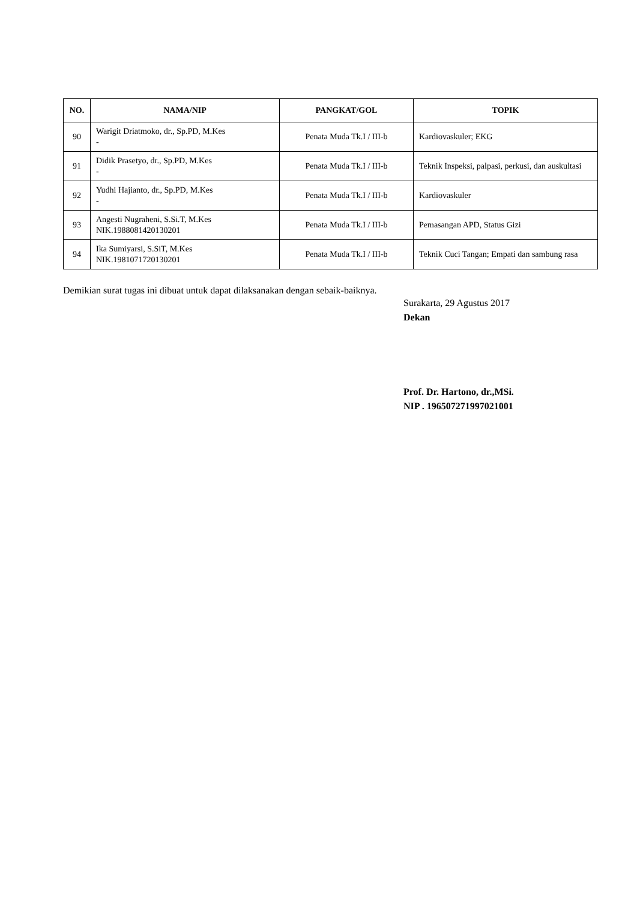| NO. | NAMA/NIP | PANGKAT/GOL | TOPIK |
| --- | --- | --- | --- |
| 90 | Warigit Driatmoko, dr., Sp.PD, M.Kes - | Penata Muda Tk.I / III-b | Kardiovaskuler; EKG |
| 91 | Didik Prasetyo, dr., Sp.PD, M.Kes - | Penata Muda Tk.I / III-b | Teknik Inspeksi, palpasi, perkusi, dan auskultasi |
| 92 | Yudhi Hajianto, dr., Sp.PD, M.Kes - | Penata Muda Tk.I / III-b | Kardiovaskuler |
| 93 | Angesti Nugraheni, S.Si.T, M.Kes NIK.1988081420130201 | Penata Muda Tk.I / III-b | Pemasangan APD, Status Gizi |
| 94 | Ika Sumiyarsi, S.SiT, M.Kes NIK.1981071720130201 | Penata Muda Tk.I / III-b | Teknik Cuci Tangan; Empati dan sambung rasa |
Demikian surat tugas ini dibuat untuk dapat dilaksanakan dengan sebaik-baiknya.
Surakarta, 29 Agustus 2017
Dekan
Prof. Dr. Hartono, dr.,MSi.
NIP . 196507271997021001